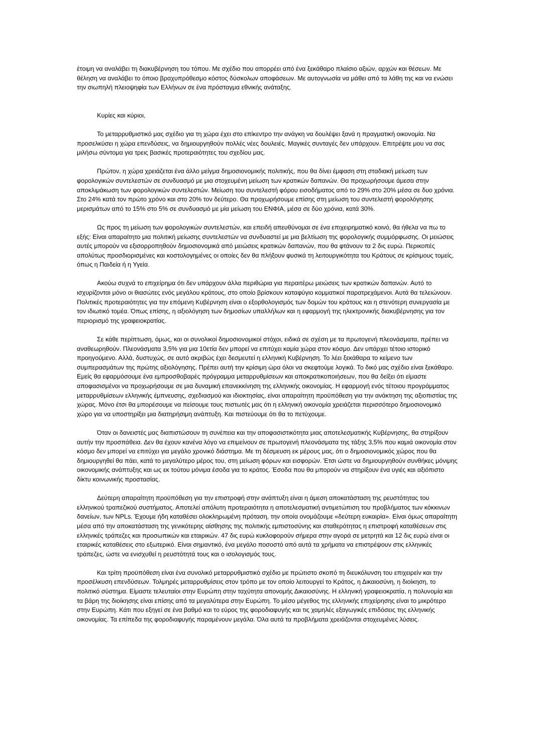έτοιμη να αναλάβει τη διακυβέρνηση του τόπου. Με σχέδιο που απορρέει από ένα ξεκάθαρο πλαίσιο αξιών, αρχών και θέσεων. Με θέληση να αναλάβει το όποιο βραχυπρόθεσμο κόστος δύσκολων αποφάσεων. Με αυτογνωσία να μάθει από τα λάθη της και να ενώσει την σιωπηλή πλειοψηφία των Ελλήνων σε ένα πρόσταγμα εθνικής ανάταξης.
Κυρίες και κύριοι,
Το μεταρρυθμιστικό μας σχέδιο για τη χώρα έχει στο επίκεντρο την ανάγκη να δουλέψει ξανά η πραγματική οικονομία. Να προσελκύσει η χώρα επενδύσεις, να δημιουργηθούν πολλές νέες δουλειές. Μαγικές συνταγές δεν υπάρχουν. Επιτρέψτε μου να σας μιλήσω σύντομα για τρεις βασικές προτεραιότητες του σχεδίου μας.
Πρώτον, η χώρα χρειάζεται ένα άλλο μείγμα δημοσιονομικής πολιτικής, που θα δίνει έμφαση στη σταδιακή μείωση των φορολογικών συντελεστών σε συνδυασμό με μια στοχευμένη μείωση των κρατικών δαπανών. Θα προχωρήσουμε άμεσα στην αποκλιμάκωση των φορολογικών συντελεστών. Μείωση του συντελεστή φόρου εισοδήματος από το 29% στο 20% μέσα σε δυο χρόνια. Στο 24% κατά τον πρώτο χρόνο και στο 20% τον δεύτερο. Θα προχωρήσουμε επίσης στη μείωση του συντελεστή φορολόγησης μερισμάτων από το 15% στο 5% σε συνδυασμό με μία μείωση του ΕΝΦΙΑ, μέσα σε δύο χρόνια, κατά 30%.
Ως προς τη μείωση των φορολογικών συντελεστών, και επειδή απευθύνομαι σε ένα επιχειρηματικό κοινό, θα ήθελα να πω το εξής: Είναι απαραίτητο μια πολιτική μείωσης συντελεστών να συνδυαστεί με μια βελτίωση της φορολογικής συμμόρφωσης. Οι μειώσεις αυτές μπορούν να εξισορροπηθούν δημοσιονομικά από μειώσεις κρατικών δαπανών, που θα φτάνουν τα 2 δις ευρώ. Περικοπές απολύτως προσδιορισμένες και κοστολογημένες οι οποίες δεν θα πλήξουν φυσικά τη λειτουργικότητα του Κράτους σε κρίσιμους τομείς, όπως η Παιδεία ή η Υγεία.
Ακούω συχνά το επιχείρημα ότι δεν υπάρχουν άλλα περιθώρια για περαιτέρω μειώσεις των κρατικών δαπανών. Αυτό το ισχυρίζονται μόνο οι θιασώτες ενός μεγάλου κράτους, στο οποίο βρίσκουν καταφύγιο κομματικοί παρατρεχάμενοι. Αυτά θα τελειώνουν. Πολιτικές προτεραιότητες για την επόμενη Κυβέρνηση είναι ο εξορθολογισμός των δομών του κράτους και η στενότερη συνεργασία με τον ιδιωτικό τομέα. Όπως επίσης, η αξιολόγηση των δημοσίων υπαλλήλων και η εφαρμογή της ηλεκτρονικής διακυβέρνησης για τον περιορισμό της γραφειοκρατίας.
Σε κάθε περίπτωση, όμως, και οι συνολικοί δημοσιονομικοί στόχοι, ειδικά σε σχέση με τα πρωτογενή πλεονάσματα, πρέπει να αναθεωρηθούν. Πλεονάσματα 3,5% για μια 10ετία δεν μπορεί να επιτύχει καμία χώρα στον κόσμο. Δεν υπάρχει τέτοιο ιστορικό προηγούμενο. Αλλά, δυστυχώς, σε αυτό ακριβώς έχει δεσμευτεί η ελληνική Κυβέρνηση. Το λέει ξεκάθαρα το κείμενο των συμπερασμάτων της πρώτης αξιολόγησης. Πρέπει αυτή την κρίσιμη ώρα όλοι να σκεφτούμε λογικά. Το δικό μας σχέδιο είναι ξεκάθαρο. Εμείς θα εφαρμόσουμε ένα εμπροσθοβαρές πρόγραμμα μεταρρυθμίσεων και αποκρατικοποιήσεων, που θα δείξει ότι είμαστε αποφασισμένοι να προχωρήσουμε σε μια δυναμική επανεκκίνηση της ελληνικής οικονομίας. Η εφαρμογή ενός τέτοιου προγράμματος μεταρρυθμίσεων ελληνικής έμπνευσης, σχεδιασμού και ιδιοκτησίας, είναι απαραίτητη προϋπόθεση για την ανάκτηση της αξιοπιστίας της χώρας. Μόνο έτσι θα μπορέσουμε να πείσουμε τους πιστωτές μας ότι η ελληνική οικονομία χρειάζεται περισσότερο δημοσιονομικό χώρο για να υποστηρίξει μια διατηρήσιμη ανάπτυξη. Και πιστεύουμε ότι θα το πετύχουμε.
Όταν οι δανειστές μας διαπιστώσουν τη συνέπεια και την αποφασιστικότητα μιας αποτελεσματικής Κυβέρνησης, θα στηρίξουν αυτήν την προσπάθεια. Δεν θα έχουν κανένα λόγο να επιμείνουν σε πρωτογενή πλεονάσματα της τάξης 3,5% που καμιά οικονομία στον κόσμο δεν μπορεί να επιτύχει για μεγάλο χρονικό διάστημα. Με τη δέσμευση εκ μέρους μας, ότι ο δημοσιονομικός χώρος που θα δημιουργηθεί θα πάει, κατά το μεγαλύτερο μέρος του, στη μείωση φόρων και εισφορών. Έτσι ώστε να δημιουργηθούν συνθήκες μόνιμης οικονομικής ανάπτυξης και ως εκ τούτου μόνιμα έσοδα για το κράτος. Έσοδα που θα μπορούν να στηρίξουν ένα υγιές και αξιόπιστο δίκτυ κοινωνικής προστασίας.
Δεύτερη απαραίτητη προϋπόθεση για την επιστροφή στην ανάπτυξη είναι η άμεση αποκατάσταση της ρευστότητας του ελληνικού τραπεζικού συστήματος. Αποτελεί απόλυτη προτεραιότητα η αποτελεσματική αντιμετώπιση του προβλήματος των κόκκινων δανείων, των NPLs. Έχουμε ήδη καταθέσει ολοκληρωμένη πρόταση, την οποία ονομάζουμε «δεύτερη ευκαιρία». Είναι όμως απαραίτητη μέσα από την αποκατάσταση της γενικότερης αίσθησης της πολιτικής εμπιστοσύνης και σταθερότητας η επιστροφή καταθέσεων στις ελληνικές τράπεζες και προσωπικών και εταιρικών. 47 δις ευρώ κυκλοφορούν σήμερα στην αγορά σε μετρητά και 12 δις ευρώ είναι οι εταιρικές καταθέσεις στο εξωτερικό. Είναι σημαντικό, ένα μεγάλο ποσοστό από αυτά τα χρήματα να επιστρέψουν στις ελληνικές τράπεζες, ώστε να ενισχυθεί η ρευστότητά τους και ο ισολογισμός τους.
Και τρίτη προϋπόθεση είναι ένα συνολικό μεταρρυθμιστικό σχέδιο με πρώτιστο σκοπό τη διευκόλυνση του επιχειρείν και την προσέλκυση επενδύσεων. Τολμηρές μεταρρυθμίσεις στον τρόπο με τον οποίο λειτουργεί το Κράτος, η Δικαιοσύνη, η διοίκηση, το πολιτικό σύστημα. Είμαστε τελευταίοι στην Ευρώπη στην ταχύτητα απονομής Δικαιοσύνης. Η ελληνική γραφειοκρατία, η πολυνομία και τα βάρη της διοίκησης είναι επίσης από τα μεγαλύτερα στην Ευρώπη. Το μέσο μέγεθος της ελληνικής επιχείρησης είναι το μικρότερο στην Ευρώπη. Κάτι που εξηγεί σε ένα βαθμό και το εύρος της φοροδιαφυγής και τις χαμηλές εξαγωγικές επιδόσεις της ελληνικής οικονομίας. Τα επίπεδα της φοροδιαφυγής παραμένουν μεγάλα. Όλα αυτά τα προβλήματα χρειάζονται στοχευμένες λύσεις.